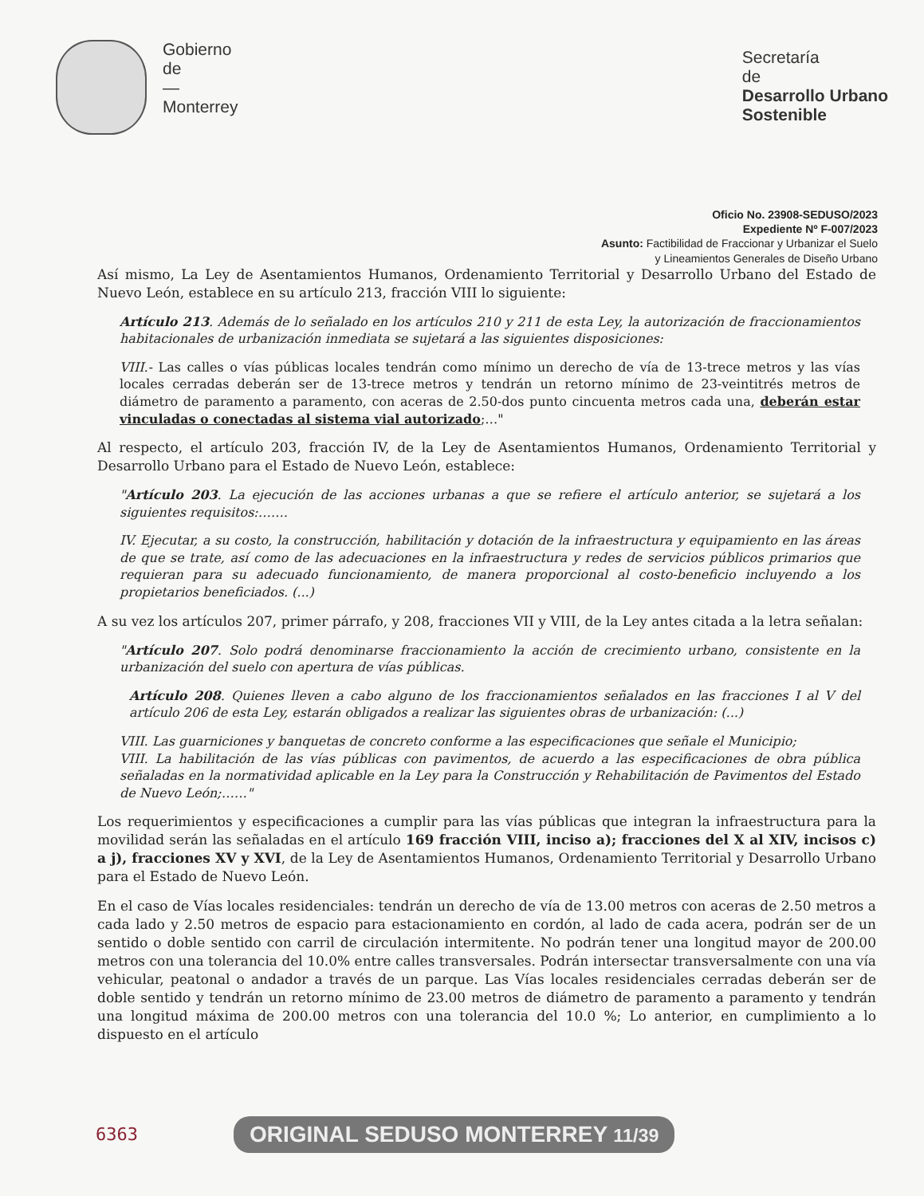Gobierno
de
—
Monterrey
Secretaría
de
Desarrollo Urbano
Sostenible
Oficio No. 23908-SEDUSO/2023
Expediente Nº F-007/2023
Asunto: Factibilidad de Fraccionar y Urbanizar el Suelo
y Lineamientos Generales de Diseño Urbano
Así mismo, La Ley de Asentamientos Humanos, Ordenamiento Territorial y Desarrollo Urbano del Estado de Nuevo León, establece en su artículo 213, fracción VIII lo siguiente:
Artículo 213. Además de lo señalado en los artículos 210 y 211 de esta Ley, la autorización de fraccionamientos habitacionales de urbanización inmediata se sujetará a las siguientes disposiciones:
VIII.- Las calles o vías públicas locales tendrán como mínimo un derecho de vía de 13-trece metros y las vías locales cerradas deberán ser de 13-trece metros y tendrán un retorno mínimo de 23-veintitrés metros de diámetro de paramento a paramento, con aceras de 2.50-dos punto cincuenta metros cada una, deberán estar vinculadas o conectadas al sistema vial autorizado;…"
Al respecto, el artículo 203, fracción IV, de la Ley de Asentamientos Humanos, Ordenamiento Territorial y Desarrollo Urbano para el Estado de Nuevo León, establece:
"Artículo 203. La ejecución de las acciones urbanas a que se refiere el artículo anterior, se sujetará a los siguientes requisitos:…….
IV. Ejecutar, a su costo, la construcción, habilitación y dotación de la infraestructura y equipamiento en las áreas de que se trate, así como de las adecuaciones en la infraestructura y redes de servicios públicos primarios que requieran para su adecuado funcionamiento, de manera proporcional al costo-beneficio incluyendo a los propietarios beneficiados. (...)
A su vez los artículos 207, primer párrafo, y 208, fracciones VII y VIII, de la Ley antes citada a la letra señalan:
"Artículo 207. Solo podrá denominarse fraccionamiento la acción de crecimiento urbano, consistente en la urbanización del suelo con apertura de vías públicas.
Artículo 208. Quienes lleven a cabo alguno de los fraccionamientos señalados en las fracciones I al V del artículo 206 de esta Ley, estarán obligados a realizar las siguientes obras de urbanización: (...)
VIII. Las guarniciones y banquetas de concreto conforme a las especificaciones que señale el Municipio;
VIII. La habilitación de las vías públicas con pavimentos, de acuerdo a las especificaciones de obra pública señaladas en la normatividad aplicable en la Ley para la Construcción y Rehabilitación de Pavimentos del Estado de Nuevo León;……"
Los requerimientos y especificaciones a cumplir para las vías públicas que integran la infraestructura para la movilidad serán las señaladas en el artículo 169 fracción VIII, inciso a); fracciones del X al XIV, incisos c) a j), fracciones XV y XVI, de la Ley de Asentamientos Humanos, Ordenamiento Territorial y Desarrollo Urbano para el Estado de Nuevo León.
En el caso de Vías locales residenciales: tendrán un derecho de vía de 13.00 metros con aceras de 2.50 metros a cada lado y 2.50 metros de espacio para estacionamiento en cordón, al lado de cada acera, podrán ser de un sentido o doble sentido con carril de circulación intermitente. No podrán tener una longitud mayor de 200.00 metros con una tolerancia del 10.0% entre calles transversales. Podrán intersectar transversalmente con una vía vehicular, peatonal o andador a través de un parque. Las Vías locales residenciales cerradas deberán ser de doble sentido y tendrán un retorno mínimo de 23.00 metros de diámetro de paramento a paramento y tendrán una longitud máxima de 200.00 metros con una tolerancia del 10.0 %; Lo anterior, en cumplimiento a lo dispuesto en el artículo
6363 ORIGINAL SEDUSO MONTERREY 11/39